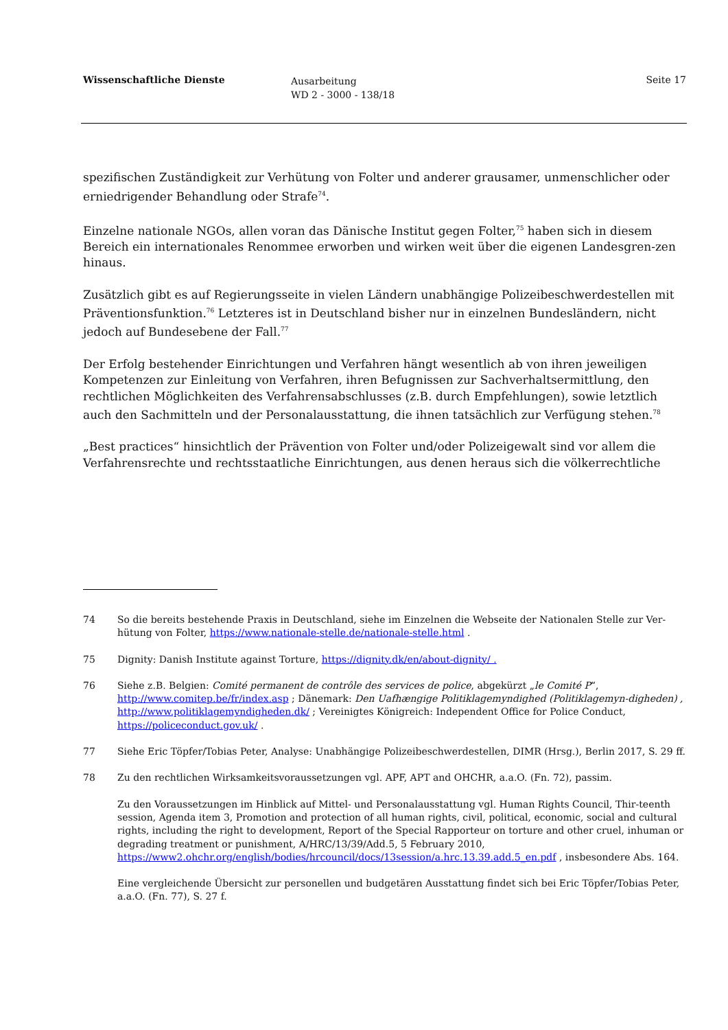Wissenschaftliche Dienste
Ausarbeitung
WD 2 - 3000 - 138/18
Seite 17
spezifischen Zuständigkeit zur Verhütung von Folter und anderer grausamer, unmenschlicher oder erniedrigender Behandlung oder Strafe<sup>74</sup>.
Einzelne nationale NGOs, allen voran das Dänische Institut gegen Folter,<sup>75</sup> haben sich in diesem Bereich ein internationales Renommee erworben und wirken weit über die eigenen Landesgren-zen hinaus.
Zusätzlich gibt es auf Regierungsseite in vielen Ländern unabhängige Polizeibeschwerdestellen mit Präventionsfunktion.<sup>76</sup> Letzteres ist in Deutschland bisher nur in einzelnen Bundesländern, nicht jedoch auf Bundesebene der Fall.<sup>77</sup>
Der Erfolg bestehender Einrichtungen und Verfahren hängt wesentlich ab von ihren jeweiligen Kompetenzen zur Einleitung von Verfahren, ihren Befugnissen zur Sachverhaltsermittlung, den rechtlichen Möglichkeiten des Verfahrensabschlusses (z.B. durch Empfehlungen), sowie letztlich auch den Sachmitteln und der Personalausstattung, die ihnen tatsächlich zur Verfügung stehen.<sup>78</sup>
„Best practices“ hinsichtlich der Prävention von Folter und/oder Polizeigewalt sind vor allem die Verfahrensrechte und rechtsstaatliche Einrichtungen, aus denen heraus sich die völkerrechtliche
74 So die bereits bestehende Praxis in Deutschland, siehe im Einzelnen die Webseite der Nationalen Stelle zur Ver-hütung von Folter, https://www.nationale-stelle.de/nationale-stelle.html .
75 Dignity: Danish Institute against Torture, https://dignity.dk/en/about-dignity/ .
76 Siehe z.B. Belgien: Comité permanent de contrôle des services de police, abgekürzt „le Comité P“, http://www.comitep.be/fr/index.asp ; Dänemark: Den Uafhængige Politiklagemyndighed (Politiklagemyn-digheden) , http://www.politiklagemyndigheden.dk/ ; Vereinigtes Königreich: Independent Office for Police Conduct, https://policeconduct.gov.uk/ .
77 Siehe Eric Töpfer/Tobias Peter, Analyse: Unabhängige Polizeibeschwerdestellen, DIMR (Hrsg.), Berlin 2017, S. 29 ff.
78 Zu den rechtlichen Wirksamkeitsvoraussetzungen vgl. APF, APT and OHCHR, a.a.O. (Fn. 72), passim.
Zu den Voraussetzungen im Hinblick auf Mittel- und Personalausstattung vgl. Human Rights Council, Thir-teenth session, Agenda item 3, Promotion and protection of all human rights, civil, political, economic, social and cultural rights, including the right to development, Report of the Special Rapporteur on torture and other cruel, inhuman or degrading treatment or punishment, A/HRC/13/39/Add.5, 5 February 2010, https://www2.ohchr.org/english/bodies/hrcouncil/docs/13session/a.hrc.13.39.add.5_en.pdf , insbesondere Abs. 164.
Eine vergleichende Übersicht zur personellen und budgetären Ausstattung findet sich bei Eric Töpfer/Tobias Peter, a.a.O. (Fn. 77), S. 27 f.